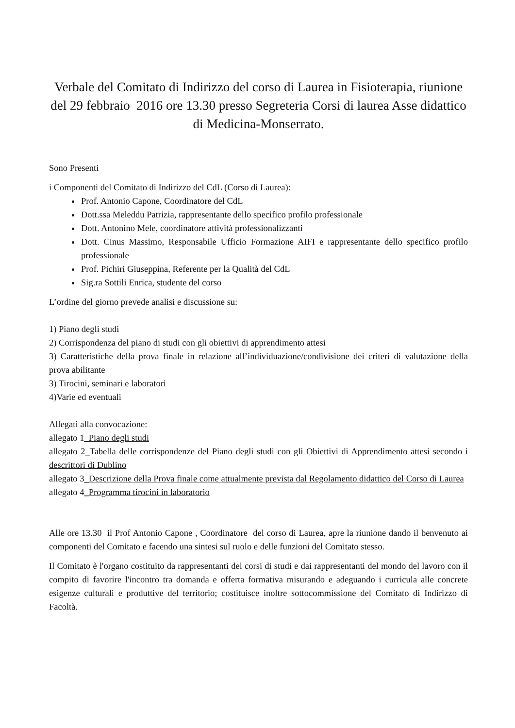Verbale del Comitato di Indirizzo del corso di Laurea in Fisioterapia, riunione del 29 febbraio 2016 ore 13.30 presso Segreteria Corsi di laurea Asse didattico di Medicina-Monserrato.
Sono Presenti
i Componenti del Comitato di Indirizzo del CdL (Corso di Laurea):
Prof. Antonio Capone, Coordinatore del CdL
Dott.ssa Meleddu Patrizia, rappresentante dello specifico profilo professionale
Dott. Antonino Mele, coordinatore attività professionalizzanti
Dott. Cinus Massimo, Responsabile Ufficio Formazione AIFI e rappresentante dello specifico profilo professionale
Prof. Pichiri Giuseppina, Referente per la Qualità del CdL
Sig.ra Sottili Enrica, studente del corso
L’ordine del giorno prevede analisi e discussione su:
1) Piano degli studi
2) Corrispondenza del piano di studi con gli obiettivi di apprendimento attesi
3) Caratteristiche della prova finale in relazione all’individuazione/condivisione dei criteri di valutazione della prova abilitante
3) Tirocini, seminari e laboratori
4)Varie ed eventuali
Allegati alla convocazione:
allegato 1_Piano degli studi
allegato 2_Tabella delle corrispondenze del Piano degli studi con gli Obiettivi di Apprendimento attesi secondo i descrittori di Dublino
allegato 3_Descrizione della Prova finale come attualmente prevista dal Regolamento didattico del Corso di Laurea
allegato 4_Programma tirocini in laboratorio
Alle ore 13.30 il Prof Antonio Capone , Coordinatore del corso di Laurea, apre la riunione dando il benvenuto ai componenti del Comitato e facendo una sintesi sul ruolo e delle funzioni del Comitato stesso.
Il Comitato è l'organo costituito da rappresentanti del corsi di studi e dai rappresentanti del mondo del lavoro con il compito di favorire l'incontro tra domanda e offerta formativa misurando e adeguando i curricula alle concrete esigenze culturali e produttive del territorio; costituisce inoltre sottocommissione del Comitato di Indirizzo di Facoltà.